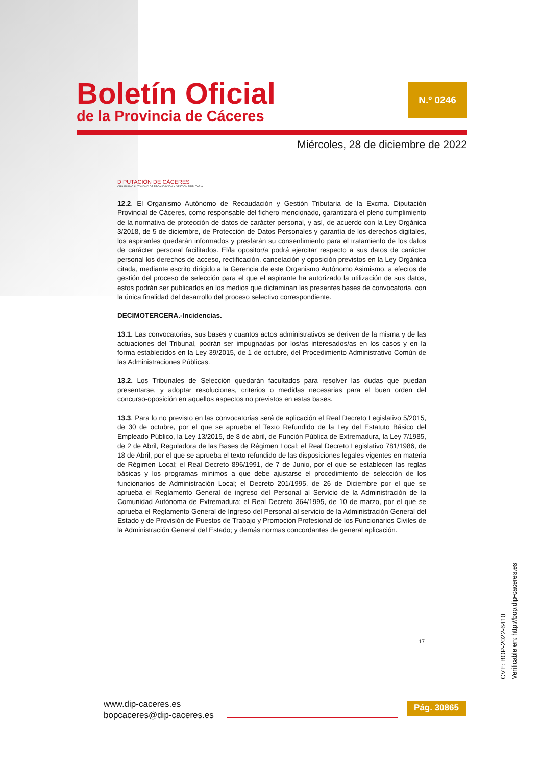Boletín Oficial
de la Provincia de Cáceres
N.º 0246
Miércoles, 28 de diciembre de 2022
DIPUTACIÓN DE CÁCERES
ORGANISMO AUTÓNOMO DE RECAUDACIÓN Y GESTIÓN TRIBUTARIA
12.2. El Organismo Autónomo de Recaudación y Gestión Tributaria de la Excma. Diputación Provincial de Cáceres, como responsable del fichero mencionado, garantizará el pleno cumplimiento de la normativa de protección de datos de carácter personal, y así, de acuerdo con la Ley Orgánica 3/2018, de 5 de diciembre, de Protección de Datos Personales y garantía de los derechos digitales, los aspirantes quedarán informados y prestarán su consentimiento para el tratamiento de los datos de carácter personal facilitados. El/la opositor/a podrá ejercitar respecto a sus datos de carácter personal los derechos de acceso, rectificación, cancelación y oposición previstos en la Ley Orgánica citada, mediante escrito dirigido a la Gerencia de este Organismo Autónomo Asimismo, a efectos de gestión del proceso de selección para el que el aspirante ha autorizado la utilización de sus datos, estos podrán ser publicados en los medios que dictaminan las presentes bases de convocatoria, con la única finalidad del desarrollo del proceso selectivo correspondiente.
DECIMOTERCERA.-Incidencias.
13.1. Las convocatorias, sus bases y cuantos actos administrativos se deriven de la misma y de las actuaciones del Tribunal, podrán ser impugnadas por los/as interesados/as en los casos y en la forma establecidos en la Ley 39/2015, de 1 de octubre, del Procedimiento Administrativo Común de las Administraciones Públicas.
13.2. Los Tribunales de Selección quedarán facultados para resolver las dudas que puedan presentarse, y adoptar resoluciones, criterios o medidas necesarias para el buen orden del concurso-oposición en aquellos aspectos no previstos en estas bases.
13.3. Para lo no previsto en las convocatorias será de aplicación el Real Decreto Legislativo 5/2015, de 30 de octubre, por el que se aprueba el Texto Refundido de la Ley del Estatuto Básico del Empleado Público, la Ley 13/2015, de 8 de abril, de Función Pública de Extremadura, la Ley 7/1985, de 2 de Abril, Reguladora de las Bases de Régimen Local; el Real Decreto Legislativo 781/1986, de 18 de Abril, por el que se aprueba el texto refundido de las disposiciones legales vigentes en materia de Régimen Local; el Real Decreto 896/1991, de 7 de Junio, por el que se establecen las reglas básicas y los programas mínimos a que debe ajustarse el procedimiento de selección de los funcionarios de Administración Local; el Decreto 201/1995, de 26 de Diciembre por el que se aprueba el Reglamento General de ingreso del Personal al Servicio de la Administración de la Comunidad Autónoma de Extremadura; el Real Decreto 364/1995, de 10 de marzo, por el que se aprueba el Reglamento General de Ingreso del Personal al servicio de la Administración General del Estado y de Provisión de Puestos de Trabajo y Promoción Profesional de los Funcionarios Civiles de la Administración General del Estado; y demás normas concordantes de general aplicación.
17
CVE: BOP-2022-6410
Verificable en: http://bop.dip-caceres.es
www.dip-caceres.es
bopcaceres@dip-caceres.es
Pág. 30865